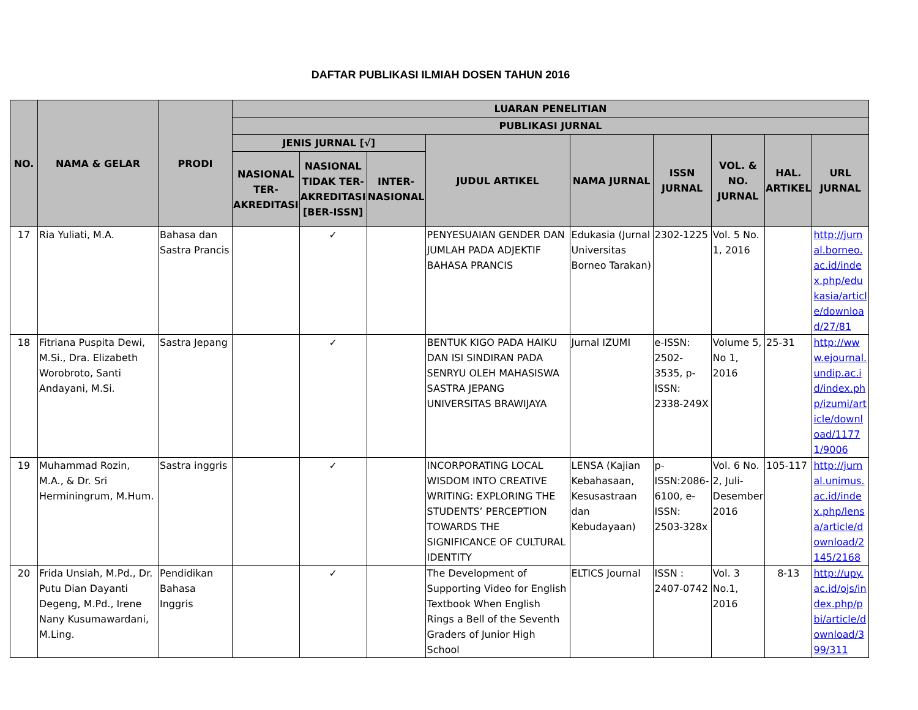DAFTAR PUBLIKASI ILMIAH DOSEN TAHUN 2016
| NO. | NAMA & GELAR | PRODI | LUARAN PENELITIAN | | | | | | | | |
| --- | --- | --- | --- | --- | --- | --- | --- | --- | --- | --- | --- |
| | | | PUBLIKASI JURNAL | | | | | | | | |
| | | | JENIS JURNAL [√] | | | JUDUL ARTIKEL | NAMA JURNAL | ISSN JURNAL | VOL. & NO. JURNAL | HAL. ARTIKEL | URL JURNAL |
| | | | NASIONAL TER-AKREDITASI | NASIONAL TIDAK TER-AKREDITASI [BER-ISSN] | INTER-NASIONAL | | | | | | |
| 17 | Ria Yuliati, M.A. | Bahasa dan Sastra Prancis | | ✓ | | PENYESUAIAN GENDER DAN JUMLAH PADA ADJEKTIF BAHASA PRANCIS | Edukasia (Jurnal Universitas Borneo Tarakan) | 2302-1225 | Vol. 5 No. 1, 2016 | | http://jurnal.borneo.ac.id/index.php/edukasia/article/download/27/81 |
| 18 | Fitriana Puspita Dewi, M.Si., Dra. Elizabeth Worobroto, Santi Andayani, M.Si. | Sastra Jepang | | ✓ | | BENTUK KIGO PADA HAIKU DAN ISI SINDIRAN PADA SENRYU OLEH MAHASISWA SASTRA JEPANG UNIVERSITAS BRAWIJAYA | Jurnal IZUMI | e-ISSN: 2502-3535, p-ISSN: 2338-249X | Volume 5, No 1, 2016 | 25-31 | http://www.ejournal.undip.ac.id/index.php/izumi/article/download/11771/9006 |
| 19 | Muhammad Rozin, M.A., & Dr. Sri Herminingrum, M.Hum. | Sastra inggris | | ✓ | | INCORPORATING LOCAL WISDOM INTO CREATIVE WRITING: EXPLORING THE STUDENTS’ PERCEPTION TOWARDS THE SIGNIFICANCE OF CULTURAL IDENTITY | LENSA (Kajian Kebahasaan, Kesusastraan dan Kebudayaan) | p-ISSN:2086-6100, e-ISSN: 2503-328x | Vol. 6 No. 2, Juli-Desember 2016 | 105-117 | http://jurnal.unimus.ac.id/index.php/lensa/article/download/2145/2168 |
| 20 | Frida Unsiah, M.Pd., Dr. Putu Dian Dayanti Degeng, M.Pd., Irene Nany Kusumawardani, M.Ling. | Pendidikan Bahasa Inggris | | ✓ | | The Development of Supporting Video for English Textbook When English Rings a Bell of the Seventh Graders of Junior High School | ELTICS Journal | ISSN : 2407-0742 | Vol. 3 No.1, 2016 | 8-13 | http://upy.ac.id/ojs/index.php/pbi/article/download/399/311 |